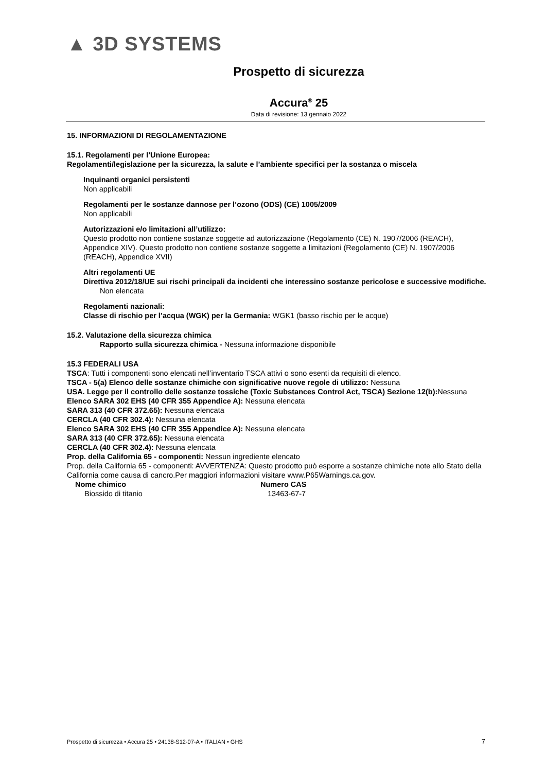▲ 3D SYSTEMS
Prospetto di sicurezza
Accura<sup>®</sup> 25
Data di revisione: 13 gennaio 2022
15. INFORMAZIONI DI REGOLAMENTAZIONE
15.1. Regolamenti per l’Unione Europea:
Regolamenti/legislazione per la sicurezza, la salute e l’ambiente specifici per la sostanza o miscela
Inquinanti organici persistenti
Non applicabili
Regolamenti per le sostanze dannose per l’ozono (ODS) (CE) 1005/2009
Non applicabili
Autorizzazioni e/o limitazioni all’utilizzo:
Questo prodotto non contiene sostanze soggette ad autorizzazione (Regolamento (CE) N. 1907/2006 (REACH), Appendice XIV). Questo prodotto non contiene sostanze soggette a limitazioni (Regolamento (CE) N. 1907/2006 (REACH), Appendice XVII)
Altri regolamenti UE
Direttiva 2012/18/UE sui rischi principali da incidenti che interessino sostanze pericolose e successive modifiche.
Non elencata
Regolamenti nazionali:
Classe di rischio per l’acqua (WGK) per la Germania: WGK1 (basso rischio per le acque)
15.2. Valutazione della sicurezza chimica
Rapporto sulla sicurezza chimica - Nessuna informazione disponibile
15.3 FEDERALI USA
TSCA: Tutti i componenti sono elencati nell’inventario TSCA attivi o sono esenti da requisiti di elenco.
TSCA - 5(a) Elenco delle sostanze chimiche con significative nuove regole di utilizzo: Nessuna
USA. Legge per il controllo delle sostanze tossiche (Toxic Substances Control Act, TSCA) Sezione 12(b): Nessuna
Elenco SARA 302 EHS (40 CFR 355 Appendice A): Nessuna elencata
SARA 313 (40 CFR 372.65): Nessuna elencata
CERCLA (40 CFR 302.4): Nessuna elencata
Elenco SARA 302 EHS (40 CFR 355 Appendice A): Nessuna elencata
SARA 313 (40 CFR 372.65): Nessuna elencata
CERCLA (40 CFR 302.4): Nessuna elencata
Prop. della California 65 - componenti: Nessun ingrediente elencato
Prop. della California 65 - componenti: AVVERTENZA: Questo prodotto può esporre a sostanze chimiche note allo Stato della California come causa di cancro.Per maggiori informazioni visitare www.P65Warnings.ca.gov.
| Nome chimico | Numero CAS |
| --- | --- |
| Biossido di titanio | 13463-67-7 |
Prospetto di sicurezza • Accura 25 • 24138-S12-07-A • ITALIAN • GHS 7